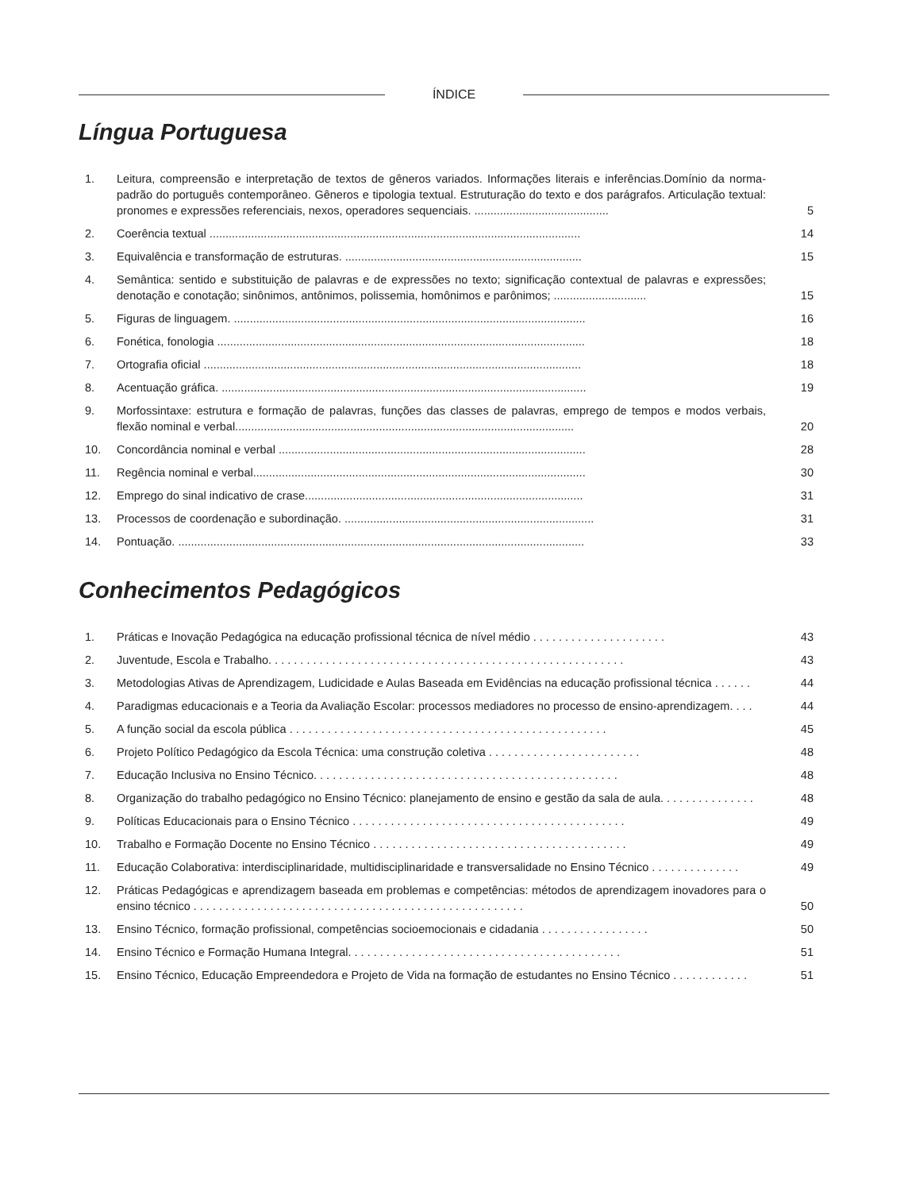ÍNDICE
Língua Portuguesa
| 1. | Leitura, compreensão e interpretação de textos de gêneros variados. Informações literais e inferências.Domínio da norma-padrão do português contemporâneo. Gêneros e tipologia textual. Estruturação do texto e dos parágrafos. Articulação textual: pronomes e expressões referenciais, nexos, operadores sequenciais. .......................................... | 5 |
| 2. | Coerência textual .................................................................................................................... | 14 |
| 3. | Equivalência e transformação de estruturas. .......................................................................... | 15 |
| 4. | Semântica: sentido e substituição de palavras e de expressões no texto; significação contextual de palavras e expressões; denotação e conotação; sinônimos, antônimos, polissemia, homônimos e parônimos; ............................. | 15 |
| 5. | Figuras de linguagem. .............................................................................................................. | 16 |
| 6. | Fonética, fonologia ................................................................................................................... | 18 |
| 7. | Ortografia oficial ...................................................................................................................... | 18 |
| 8. | Acentuação gráfica. .................................................................................................................. | 19 |
| 9. | Morfossintaxe: estrutura e formação de palavras, funções das classes de palavras, emprego de tempos e modos verbais, flexão nominal e verbal.......................................................................................................... | 20 |
| 10. | Concordância nominal e verbal ................................................................................................ | 28 |
| 11. | Regência nominal e verbal........................................................................................................ | 30 |
| 12. | Emprego do sinal indicativo de crase....................................................................................... | 31 |
| 13. | Processos de coordenação e subordinação. .............................................................................. | 31 |
| 14. | Pontuação. ............................................................................................................................... | 33 |
Conhecimentos Pedagógicos
| 1. | Práticas e Inovação Pedagógica na educação profissional técnica de nível médio . . . . . . . . . . . . . . . . . . . . . | 43 |
| 2. | Juventude, Escola e Trabalho. . . . . . . . . . . . . . . . . . . . . . . . . . . . . . . . . . . . . . . . . . . . . . . . . . . . . . . . | 43 |
| 3. | Metodologias Ativas de Aprendizagem, Ludicidade e Aulas Baseada em Evidências na educação profissional técnica . . . . . . | 44 |
| 4. | Paradigmas educacionais e a Teoria da Avaliação Escolar: processos mediadores no processo de ensino-aprendizagem. . . . | 44 |
| 5. | A função social da escola pública . . . . . . . . . . . . . . . . . . . . . . . . . . . . . . . . . . . . . . . . . . . . . . . . . . | 45 |
| 6. | Projeto Político Pedagógico da Escola Técnica: uma construção coletiva . . . . . . . . . . . . . . . . . . . . . . . . | 48 |
| 7. | Educação Inclusiva no Ensino Técnico. . . . . . . . . . . . . . . . . . . . . . . . . . . . . . . . . . . . . . . . . . . . . . . . | 48 |
| 8. | Organização do trabalho pedagógico no Ensino Técnico: planejamento de ensino e gestão da sala de aula. . . . . . . . . . . . . . . | 48 |
| 9. | Políticas Educacionais para o Ensino Técnico . . . . . . . . . . . . . . . . . . . . . . . . . . . . . . . . . . . . . . . . . . . | 49 |
| 10. | Trabalho e Formação Docente no Ensino Técnico . . . . . . . . . . . . . . . . . . . . . . . . . . . . . . . . . . . . . . . . | 49 |
| 11. | Educação Colaborativa: interdisciplinaridade, multidisciplinaridade e transversalidade no Ensino Técnico . . . . . . . . . . . . . . | 49 |
| 12. | Práticas Pedagógicas e aprendizagem baseada em problemas e competências: métodos de aprendizagem inovadores para o ensino técnico . . . . . . . . . . . . . . . . . . . . . . . . . . . . . . . . . . . . . . . . . . . . . . . . . . . . | 50 |
| 13. | Ensino Técnico, formação profissional, competências socioemocionais e cidadania . . . . . . . . . . . . . . . . . | 50 |
| 14. | Ensino Técnico e Formação Humana Integral. . . . . . . . . . . . . . . . . . . . . . . . . . . . . . . . . . . . . . . . . . . | 51 |
| 15. | Ensino Técnico, Educação Empreendedora e Projeto de Vida na formação de estudantes no Ensino Técnico . . . . . . . . . . . . | 51 |